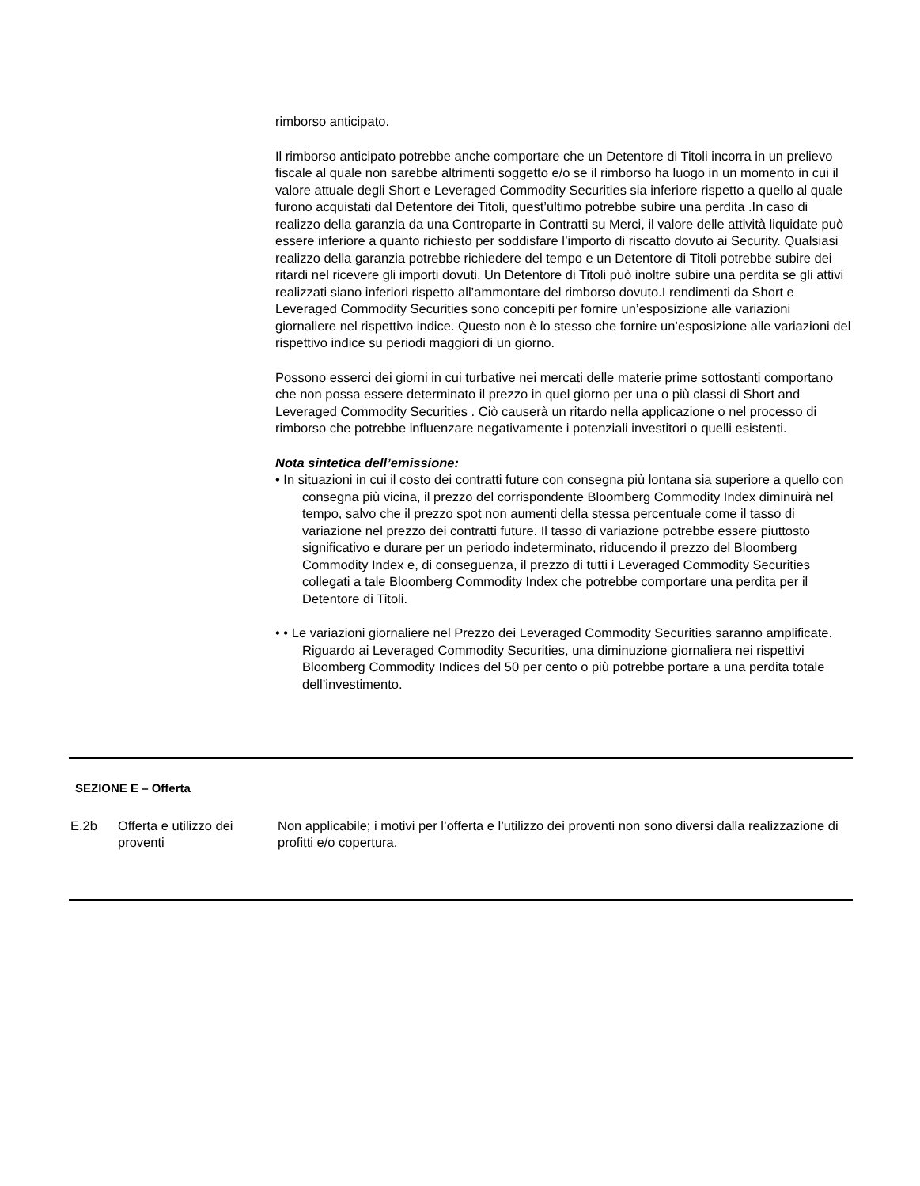rimborso anticipato.
Il rimborso anticipato potrebbe anche comportare che un Detentore di Titoli incorra in un prelievo fiscale al quale non sarebbe altrimenti soggetto e/o se il rimborso ha luogo in un momento in cui il valore attuale degli Short e Leveraged Commodity Securities sia inferiore rispetto a quello al quale furono acquistati dal Detentore dei Titoli, quest’ultimo potrebbe subire una perdita .In caso di realizzo della garanzia da una Controparte in Contratti su Merci, il valore delle attività liquidate può essere inferiore a quanto richiesto per soddisfare l’importo di riscatto dovuto ai Security. Qualsiasi realizzo della garanzia potrebbe richiedere del tempo e un Detentore di Titoli potrebbe subire dei ritardi nel ricevere gli importi dovuti. Un Detentore di Titoli può inoltre subire una perdita se gli attivi realizzati siano inferiori rispetto all’ammontare del rimborso dovuto.I rendimenti da Short e Leveraged Commodity Securities sono concepiti per fornire un’esposizione alle variazioni giornaliere nel rispettivo indice. Questo non è lo stesso che fornire un’esposizione alle variazioni del rispettivo indice su periodi maggiori di un giorno.
Possono esserci dei giorni in cui turbative nei mercati delle materie prime sottostanti comportano che non possa essere determinato il prezzo in quel giorno per una o più classi di Short and Leveraged Commodity Securities . Ciò causerà un ritardo nella applicazione o nel processo di rimborso che potrebbe influenzare negativamente i potenziali investitori o quelli esistenti.
Nota sintetica dell’emissione:
• In situazioni in cui il costo dei contratti future con consegna più lontana sia superiore a quello con consegna più vicina, il prezzo del corrispondente Bloomberg Commodity Index diminuirà nel tempo, salvo che il prezzo spot non aumenti della stessa percentuale come il tasso di variazione nel prezzo dei contratti future. Il tasso di variazione potrebbe essere piuttosto significativo e durare per un periodo indeterminato, riducendo il prezzo del Bloomberg Commodity Index e, di conseguenza, il prezzo di tutti i Leveraged Commodity Securities collegati a tale Bloomberg Commodity Index che potrebbe comportare una perdita per il Detentore di Titoli.
• • Le variazioni giornaliere nel Prezzo dei Leveraged Commodity Securities saranno amplificate. Riguardo ai Leveraged Commodity Securities, una diminuzione giornaliera nei rispettivi Bloomberg Commodity Indices del 50 per cento o più potrebbe portare a una perdita totale dell’investimento.
SEZIONE E – Offerta
| E.2b | Offerta e utilizzo dei proventi | Non applicabile; i motivi per l’offerta e l’utilizzo dei proventi non sono diversi dalla realizzazione di profitti e/o copertura. |